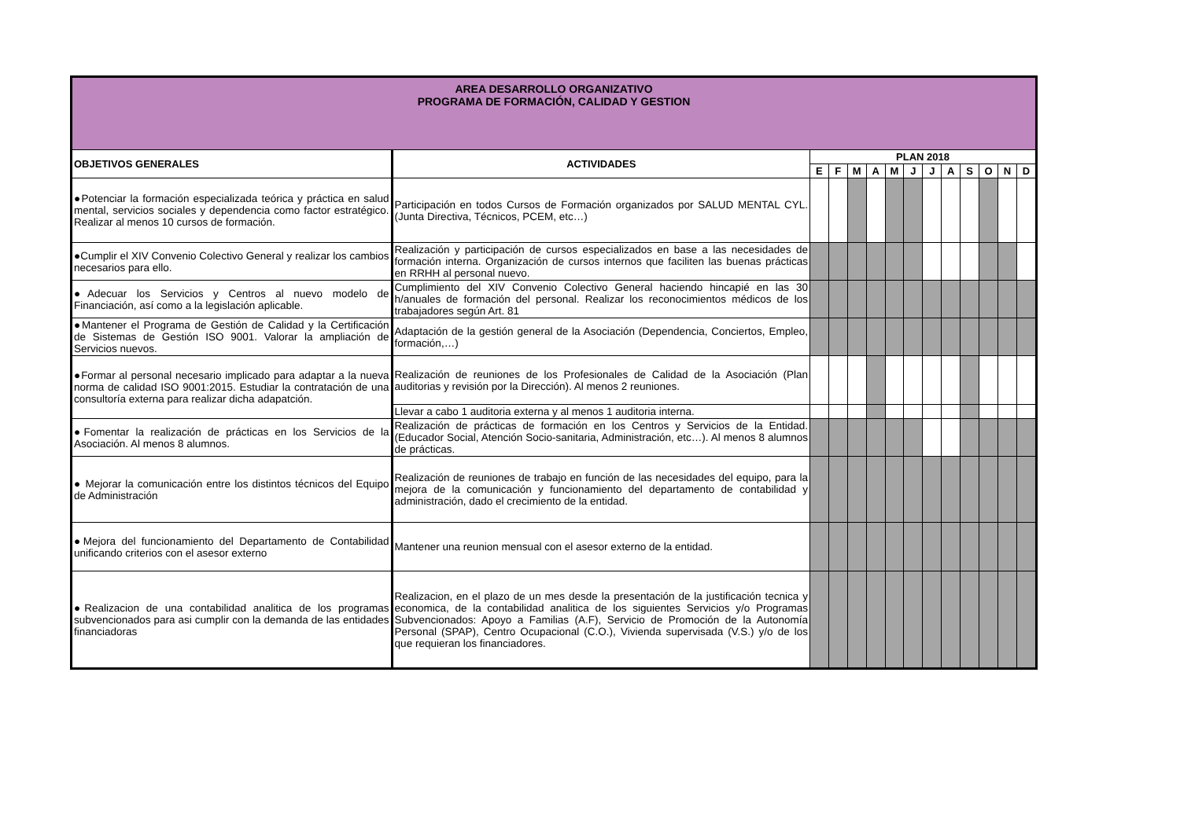| AREA DESARROLLO ORGANIZATIVO PROGRAMA DE FORMACIÓN, CALIDAD Y GESTION | | | | | | | | | | | | | |
| OBJETIVOS GENERALES | ACTIVIDADES | PLAN 2018 | | | | | | | | | | | |
| | | E | F | M | A | M | J | J | A | S | O | N | D |
| ●Potenciar la formación especializada teórica y práctica en salud mental, servicios sociales y dependencia como factor estratégico. Realizar al menos 10 cursos de formación. | Participación en todos Cursos de Formación organizados por SALUD MENTAL CYL. (Junta Directiva, Técnicos, PCEM, etc…) | | | | | | | | | | | | |
| ●Cumplir el XIV Convenio Colectivo General y realizar los cambios necesarios para ello. | Realización y participación de cursos especializados en base a las necesidades de formación interna. Organización de cursos internos que faciliten las buenas prácticas en RRHH al personal nuevo. | | | | | | | | | | | | |
| ●Adecuar los Servicios y Centros al nuevo modelo de Financiación, así como a la legislación aplicable. | Cumplimiento del XIV Convenio Colectivo General haciendo hincapié en las 30 h/anuales de formación del personal. Realizar los reconocimientos médicos de los trabajadores según Art. 81 | | | | | | | | | | | | |
| ●Mantener el Programa de Gestión de Calidad y la Certificación de Sistemas de Gestión ISO 9001. Valorar la ampliación de Servicios nuevos. | Adaptación de la gestión general de la Asociación (Dependencia, Conciertos, Empleo, formación,…) | | | | | | | | | | | | |
| ●Formar al personal necesario implicado para adaptar a la nueva norma de calidad ISO 9001:2015. Estudiar la contratación de una consultoría externa para realizar dicha adapatción. | Realización de reuniones de los Profesionales de Calidad de la Asociación (Plan auditorias y revisión por la Dirección). Al menos 2 reuniones. | | | | | | | | | | | | |
| | Llevar a cabo 1 auditoria externa y al menos 1 auditoria interna. | | | | | | | | | | | | |
| ●Fomentar la realización de prácticas en los Servicios de la Asociación. Al menos 8 alumnos. | Realización de prácticas de formación en los Centros y Servicios de la Entidad. (Educador Social, Atención Socio-sanitaria, Administración, etc…). Al menos 8 alumnos de prácticas. | | | | | | | | | | | | |
| ● Mejorar la comunicación entre los distintos técnicos del Equipo de Administración | Realización de reuniones de trabajo en función de las necesidades del equipo, para la mejora de la comunicación y funcionamiento del departamento de contabilidad y administración, dado el crecimiento de la entidad. | | | | | | | | | | | | |
| ●Mejora del funcionamiento del Departamento de Contabilidad unificando criterios con el asesor externo | Mantener una reunion mensual con el asesor externo de la entidad. | | | | | | | | | | | | |
| ●Realizacion de una contabilidad analitica de los programas subvencionados para asi cumplir con la demanda de las entidades financiadoras | Realizacion, en el plazo de un mes desde la presentación de la justificación tecnica y economica, de la contabilidad analitica de los siguientes Servicios y/o Programas Subvencionados: Apoyo a Familias (A.F), Servicio de Promoción de la Autonomía Personal (SPAP), Centro Ocupacional (C.O.), Vivienda supervisada (V.S.) y/o de los que requieran los financiadores. | | | | | | | | | | | | |